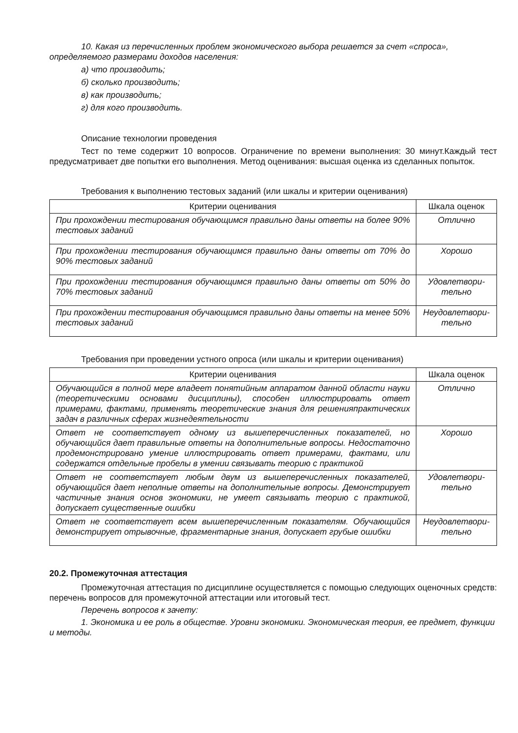10. Какая из перечисленных проблем экономического выбора решается за счет «спроса», определяемого размерами доходов населения:
а) что производить;
б) сколько производить;
в) как производить;
г) для кого производить.
Описание технологии проведения
Тест по теме содержит 10 вопросов. Ограничение по времени выполнения: 30 минут.Каждый тест предусматривает две попытки его выполнения. Метод оценивания: высшая оценка из сделанных попыток.
Требования к выполнению тестовых заданий (или шкалы и критерии оценивания)
| Критерии оценивания | Шкала оценок |
| --- | --- |
| При прохождении тестирования обучающимся правильно даны ответы на более 90% тестовых заданий | Отлично |
| При прохождении тестирования обучающимся правильно даны ответы от 70% до 90% тестовых заданий | Хорошо |
| При прохождении тестирования обучающимся правильно даны ответы от 50% до 70% тестовых заданий | Удовлетвори-тельно |
| При прохождении тестирования обучающимся правильно даны ответы на менее 50% тестовых заданий | Неудовлетвори-тельно |
Требования при проведении устного опроса (или шкалы и критерии оценивания)
| Критерии оценивания | Шкала оценок |
| --- | --- |
| Обучающийся в полной мере владеет понятийным аппаратом данной области науки (теоретическими основами дисциплины), способен иллюстрировать ответ примерами, фактами, применять теоретические знания для решенияпрактических задач в различных сферах жизнедеятельности | Отлично |
| Ответ не соответствует одному из вышеперечисленных показателей, но обучающийся дает правильные ответы на дополнительные вопросы. Недостаточно продемонстрировано умение иллюстрировать ответ примерами, фактами, или содержатся отдельные пробелы в умении связывать теорию с практикой | Хорошо |
| Ответ не соответствует любым двум из вышеперечисленных показателей, обучающийся дает неполные ответы на дополнительные вопросы. Демонстрирует частичные знания основ экономики, не умеет связывать теорию с практикой, допускает существенные ошибки | Удовлетвори-тельно |
| Ответ не соответствует всем вышеперечисленным показателям. Обучающийся демонстрирует отрывочные, фрагментарные знания, допускает грубые ошибки | Неудовлетвори-тельно |
20.2. Промежуточная аттестация
Промежуточная аттестация по дисциплине осуществляется с помощью следующих оценочных средств: перечень вопросов для промежуточной аттестации или итоговый тест.
Перечень вопросов к зачету:
1. Экономика и ее роль в обществе. Уровни экономики. Экономическая теория, ее предмет, функции и методы.